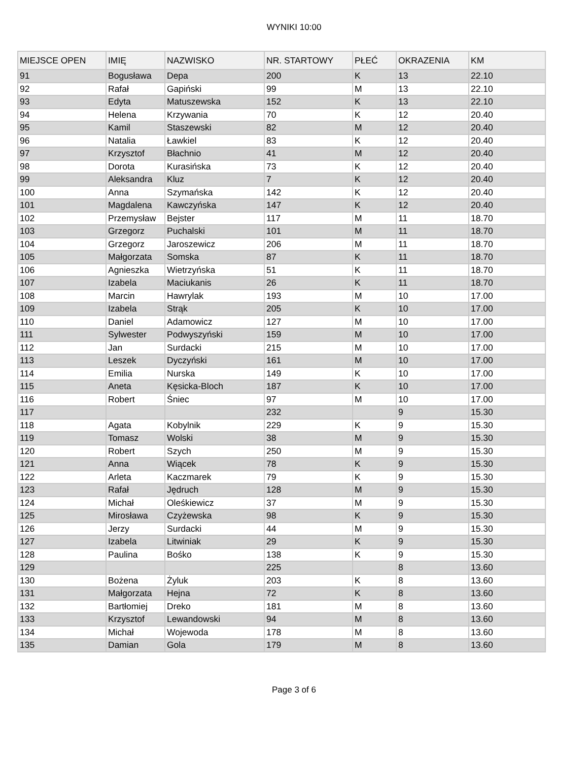WYNIKI 10:00
| MIEJSCE OPEN | IMIĘ | NAZWISKO | NR. STARTOWY | PŁEĆ | OKRAZENIA | KM |
| --- | --- | --- | --- | --- | --- | --- |
| 91 | Bogusława | Depa | 200 | K | 13 | 22.10 |
| 92 | Rafał | Gapiński | 99 | M | 13 | 22.10 |
| 93 | Edyta | Matuszewska | 152 | K | 13 | 22.10 |
| 94 | Helena | Krzywania | 70 | K | 12 | 20.40 |
| 95 | Kamil | Staszewski | 82 | M | 12 | 20.40 |
| 96 | Natalia | Ławkiel | 83 | K | 12 | 20.40 |
| 97 | Krzysztof | Błachnio | 41 | M | 12 | 20.40 |
| 98 | Dorota | Kurasińska | 73 | K | 12 | 20.40 |
| 99 | Aleksandra | Kluz | 7 | K | 12 | 20.40 |
| 100 | Anna | Szymańska | 142 | K | 12 | 20.40 |
| 101 | Magdalena | Kawczyńska | 147 | K | 12 | 20.40 |
| 102 | Przemysław | Bejster | 117 | M | 11 | 18.70 |
| 103 | Grzegorz | Puchalski | 101 | M | 11 | 18.70 |
| 104 | Grzegorz | Jaroszewicz | 206 | M | 11 | 18.70 |
| 105 | Małgorzata | Somska | 87 | K | 11 | 18.70 |
| 106 | Agnieszka | Wietrzyńska | 51 | K | 11 | 18.70 |
| 107 | Izabela | Maciukanis | 26 | K | 11 | 18.70 |
| 108 | Marcin | Hawrylak | 193 | M | 10 | 17.00 |
| 109 | Izabela | Strąk | 205 | K | 10 | 17.00 |
| 110 | Daniel | Adamowicz | 127 | M | 10 | 17.00 |
| 111 | Sylwester | Podwyszyński | 159 | M | 10 | 17.00 |
| 112 | Jan | Surdacki | 215 | M | 10 | 17.00 |
| 113 | Leszek | Dyczyński | 161 | M | 10 | 17.00 |
| 114 | Emilia | Nurska | 149 | K | 10 | 17.00 |
| 115 | Aneta | Kęsicka-Bloch | 187 | K | 10 | 17.00 |
| 116 | Robert | Śniec | 97 | M | 10 | 17.00 |
| 117 | | | 232 | | 9 | 15.30 |
| 118 | Agata | Kobylnik | 229 | K | 9 | 15.30 |
| 119 | Tomasz | Wolski | 38 | M | 9 | 15.30 |
| 120 | Robert | Szych | 250 | M | 9 | 15.30 |
| 121 | Anna | Wiącek | 78 | K | 9 | 15.30 |
| 122 | Arleta | Kaczmarek | 79 | K | 9 | 15.30 |
| 123 | Rafał | Jędruch | 128 | M | 9 | 15.30 |
| 124 | Michał | Oleśkiewicz | 37 | M | 9 | 15.30 |
| 125 | Mirosława | Czyżewska | 98 | K | 9 | 15.30 |
| 126 | Jerzy | Surdacki | 44 | M | 9 | 15.30 |
| 127 | Izabela | Litwiniak | 29 | K | 9 | 15.30 |
| 128 | Paulina | Bośko | 138 | K | 9 | 15.30 |
| 129 | | | 225 | | 8 | 13.60 |
| 130 | Bożena | Żyluk | 203 | K | 8 | 13.60 |
| 131 | Małgorzata | Hejna | 72 | K | 8 | 13.60 |
| 132 | Bartłomiej | Dreko | 181 | M | 8 | 13.60 |
| 133 | Krzysztof | Lewandowski | 94 | M | 8 | 13.60 |
| 134 | Michał | Wojewoda | 178 | M | 8 | 13.60 |
| 135 | Damian | Gola | 179 | M | 8 | 13.60 |
Page 3 of 6